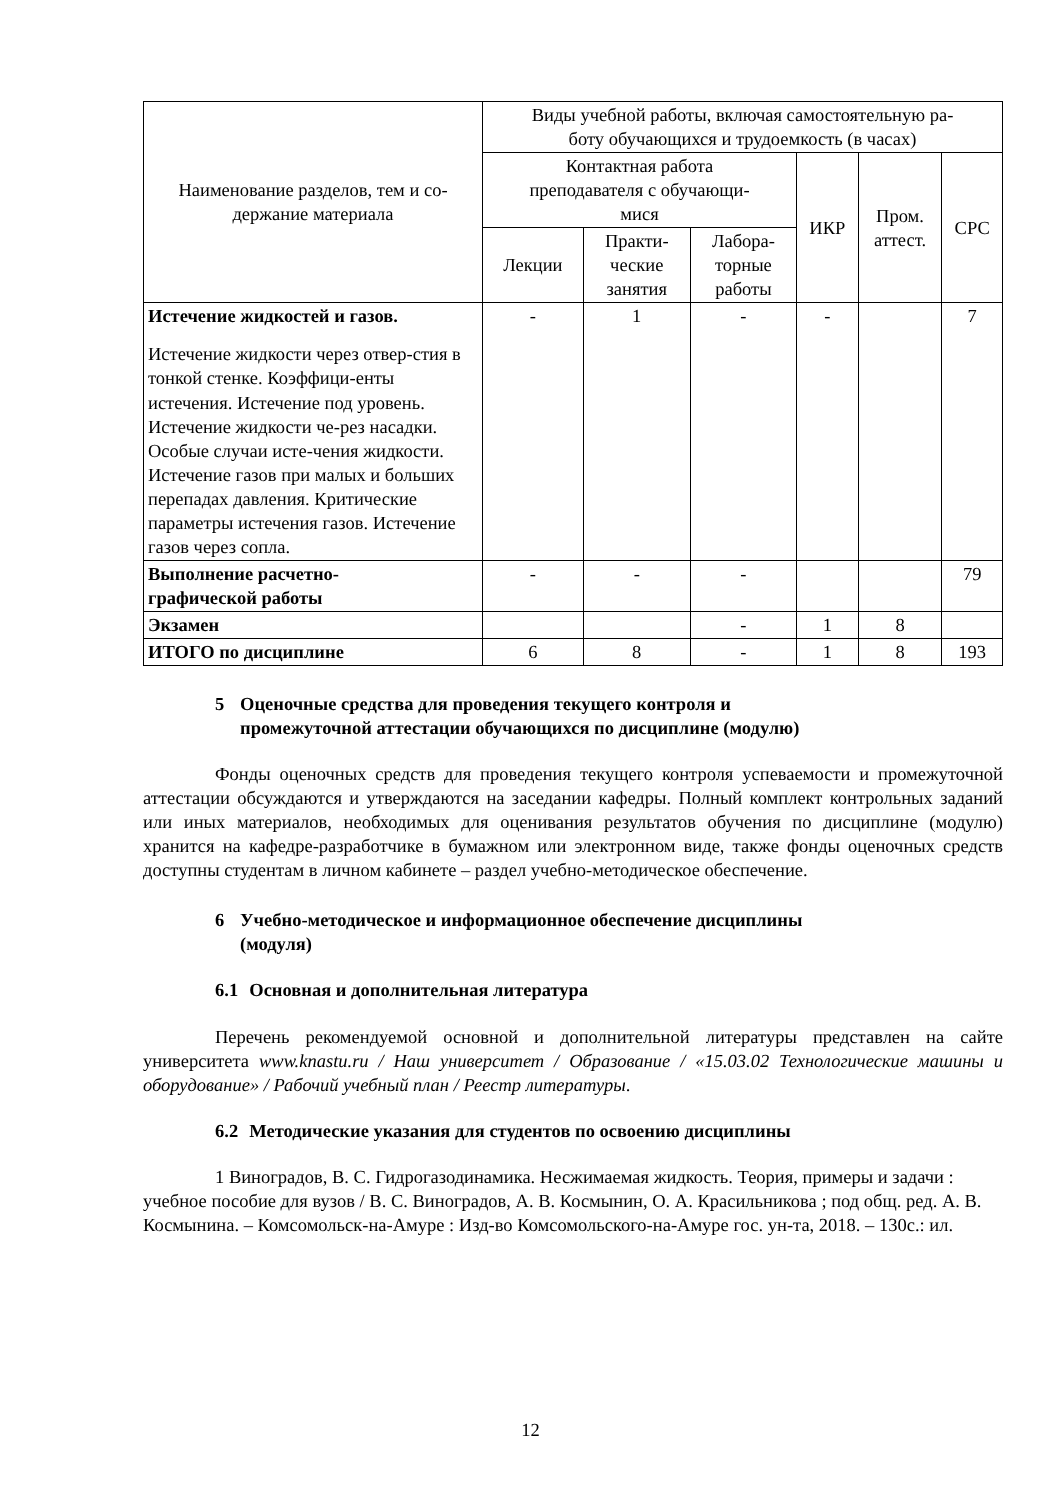| Наименование разделов, тем и со- держание материала | Виды учебной работы, включая самостоятельную ра- боту обучающихся и трудоемкость (в часах) | | | | | |
| --- | --- | --- | --- | --- | --- | --- |
| | Контактная работа преподавателя с обучающи- мися | | | ИКР | Пром. аттест. | СРС |
| | Лекции | Практи- ческие занятия | Лабора- торные работы | | | |
| Истечение жидкостей и газов. Истечение жидкости через отвер-стия в тонкой стенке. Коэффици-енты истечения. Истечение под уровень. Истечение жидкости че-рез насадки. Особые случаи исте-чения жидкости. Истечение газов при малых и больших перепадах давления. Критические параметры истечения газов. Истечение газов через сопла. | - | 1 | - | - | | 7 |
| Выполнение расчетно- графической работы | - | - | - | | | 79 |
| Экзамен | | | - | 1 | 8 | |
| ИТОГО по дисциплине | 6 | 8 | - | 1 | 8 | 193 |
5 Оценочные средства для проведения текущего контроля и
промежуточной аттестации обучающихся по дисциплине (модулю)
Фонды оценочных средств для проведения текущего контроля успеваемости и промежуточной аттестации обсуждаются и утверждаются на заседании кафедры. Полный комплект контрольных заданий или иных материалов, необходимых для оценивания результатов обучения по дисциплине (модулю) хранится на кафедре-разработчике в бумажном или электронном виде, также фонды оценочных средств доступны студентам в личном кабинете – раздел учебно-методическое обеспечение.
6 Учебно-методическое и информационное обеспечение дисциплины
(модуля)
6.1 Основная и дополнительная литература
Перечень рекомендуемой основной и дополнительной литературы представлен на сайте университета www.knastu.ru / Наш университет / Образование / «15.03.02 Технологические машины и оборудование» / Рабочий учебный план / Реестр литературы.
6.2 Методические указания для студентов по освоению дисциплины
1 Виноградов, В. С. Гидрогазодинамика. Несжимаемая жидкость. Теория, примеры и задачи : учебное пособие для вузов / В. С. Виноградов, А. В. Космынин, О. А. Красильникова ; под общ. ред. А. В. Космынина. – Комсомольск-на-Амуре : Изд-во Комсомольского-на-Амуре гос. ун-та, 2018. – 130с.: ил.
12